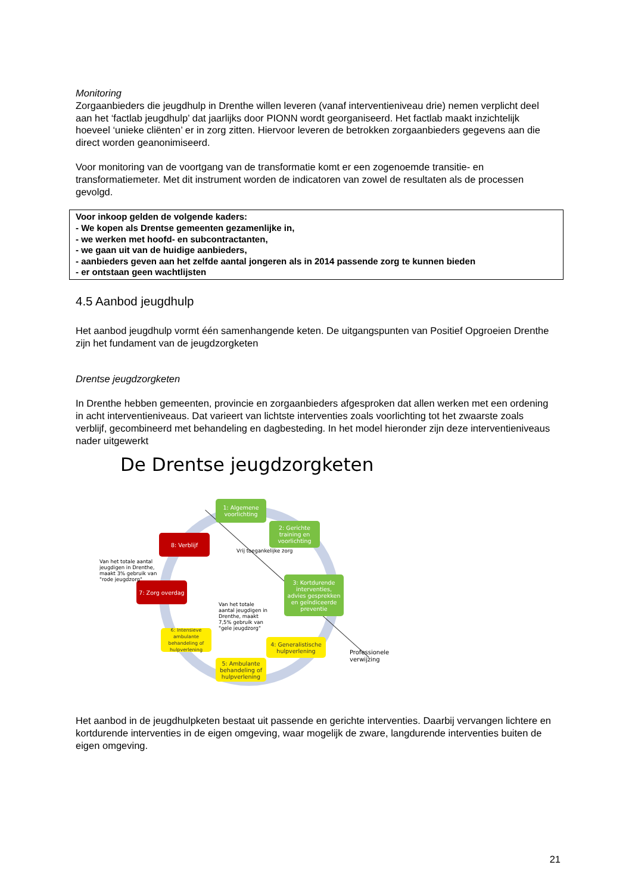Monitoring
Zorgaanbieders die jeugdhulp in Drenthe willen leveren (vanaf interventieniveau drie) nemen verplicht deel aan het ‘factlab jeugdhulp’ dat jaarlijks door PIONN wordt georganiseerd. Het factlab maakt inzichtelijk hoeveel ‘unieke cliënten’ er in zorg zitten. Hiervoor leveren de betrokken zorgaanbieders gegevens aan die direct worden geanonimiseerd.
Voor monitoring van de voortgang van de transformatie komt er een zogenoemde transitie- en transformatiemeter. Met dit instrument worden de indicatoren van zowel de resultaten als de processen gevolgd.
Voor inkoop gelden de volgende kaders:
- We kopen als Drentse gemeenten gezamenlijke in,
- we werken met hoofd- en subcontractanten,
- we gaan uit van de huidige aanbieders,
- aanbieders geven aan het zelfde aantal jongeren als in 2014 passende zorg te kunnen bieden
- er ontstaan geen wachtlijsten
4.5 Aanbod jeugdhulp
Het aanbod jeugdhulp vormt één samenhangende keten. De uitgangspunten van Positief Opgroeien Drenthe zijn het fundament van de jeugdzorgketen
Drentse jeugdzorgketen
In Drenthe hebben gemeenten, provincie en zorgaanbieders afgesproken dat allen werken met een ordening in acht interventieniveaus. Dat varieert van lichtste interventies zoals voorlichting tot het zwaarste zoals verblijf, gecombineerd met behandeling en dagbesteding. In het model hieronder zijn deze interventieniveaus nader uitgewerkt
De Drentse jeugdzorgketen
1: Algemene voorlichting
2: Gerichte training en voorlichting
Vrij toegankelijke zorg
3: Kortdurende interventies, advies gesprekken en geïndiceerde preventie
4: Generalistische hulpverlening
5: Ambulante behandeling of hulpverlening
6: Intensieve ambulante behandeling of hulpverlening
7: Zorg overdag
8: Verblijf
Van het totale aantal jeugdigen in Drenthe, maakt 3% gebruik van "rode jeugdzorg"
Van het totale aantal jeugdigen in Drenthe, maakt 7,5% gebruik van "gele jeugdzorg"
Professionele
verwijzing
Het aanbod in de jeugdhulpketen bestaat uit passende en gerichte interventies. Daarbij vervangen lichtere en kortdurende interventies in de eigen omgeving, waar mogelijk de zware, langdurende interventies buiten de eigen omgeving.
21